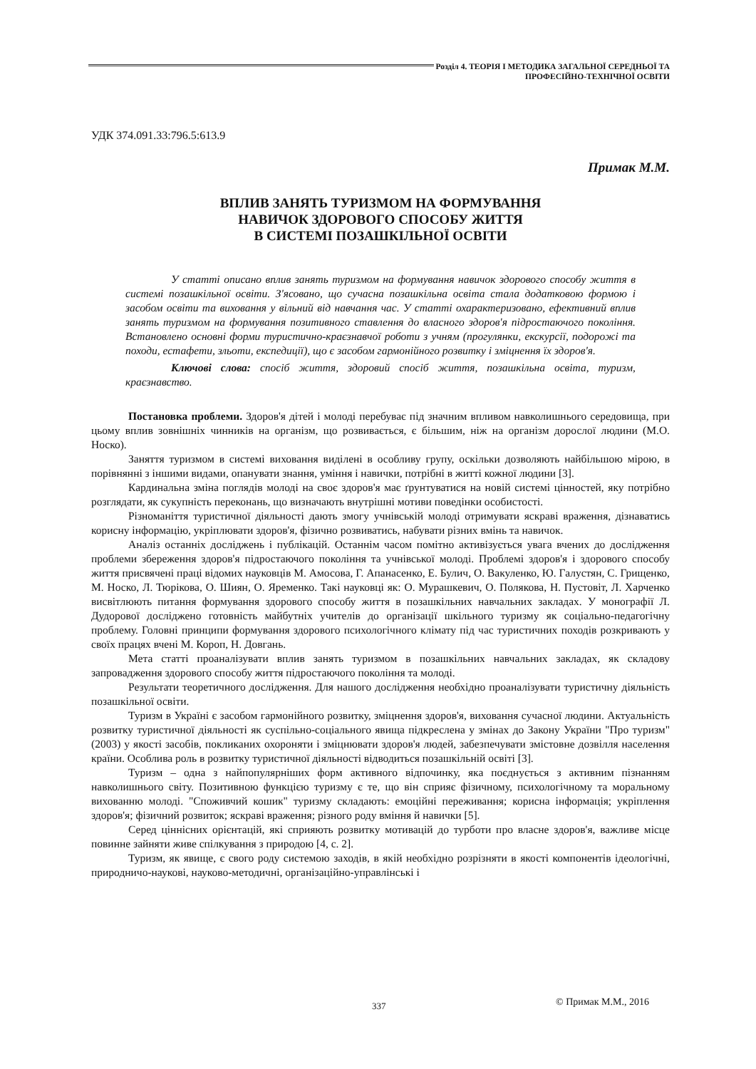Розділ 4. ТЕОРІЯ І МЕТОДИКА ЗАГАЛЬНОЇ СЕРЕДНЬОЇ ТА
ПРОФЕСІЙНО-ТЕХНІЧНОЇ ОСВІТИ
УДК 374.091.33:796.5:613.9
Примак М.М.
ВПЛИВ ЗАНЯТЬ ТУРИЗМОМ НА ФОРМУВАННЯ
НАВИЧОК ЗДОРОВОГО СПОСОБУ ЖИТТЯ
В СИСТЕМІ ПОЗАШКІЛЬНОЇ ОСВІТИ
У статті описано вплив занять туризмом на формування навичок здорового способу життя в системі позашкільної освіти. З'ясовано, що сучасна позашкільна освіта стала додатковою формою і засобом освіти та виховання у вільний від навчання час. У статті охарактеризовано, ефективний вплив занять туризмом на формування позитивного ставлення до власного здоров'я підростаючого покоління. Встановлено основні форми туристично-краєзнавчої роботи з учням (прогулянки, екскурсії, подорожі та походи, естафети, зльоти, експедиції), що є засобом гармонійного розвитку і зміцнення їх здоров'я.
Ключові слова: спосіб життя, здоровий спосіб життя, позашкільна освіта, туризм, краєзнавство.
Постановка проблеми. Здоров'я дітей і молоді перебуває під значним впливом навколишнього середовища, при цьому вплив зовнішніх чинників на організм, що розвивається, є більшим, ніж на організм дорослої людини (М.О. Носко).
Заняття туризмом в системі виховання виділені в особливу групу, оскільки дозволяють найбільшою мірою, в порівнянні з іншими видами, опанувати знання, уміння і навички, потрібні в житті кожної людини [3].
Кардинальна зміна поглядів молоді на своє здоров'я має ґрунтуватися на новій системі цінностей, яку потрібно розглядати, як сукупність переконань, що визначають внутрішні мотиви поведінки особистості.
Різноманіття туристичної діяльності дають змогу учнівській молоді отримувати яскраві враження, дізнаватись корисну інформацію, укріплювати здоров'я, фізично розвиватись, набувати різних вмінь та навичок.
Аналіз останніх досліджень і публікацій. Останнім часом помітно активізується увага вчених до дослідження проблеми збереження здоров'я підростаючого покоління та учнівської молоді. Проблемі здоров'я і здорового способу життя присвячені праці відомих науковців М. Амосова, Г. Апанасенко, Е. Булич, О. Вакуленко, Ю. Галустян, С. Грищенко, М. Носко, Л. Тюрікова, О. Шиян, О. Яременко. Такі науковці як: О. Мурашкевич, О. Полякова, Н. Пустовіт, Л. Харченко висвітлюють питання формування здорового способу життя в позашкільних навчальних закладах. У монографії Л. Дудорової досліджено готовність майбутніх учителів до організації шкільного туризму як соціально-педагогічну проблему. Головні принципи формування здорового психологічного клімату під час туристичних походів розкривають у своїх працях вчені М. Короп, Н. Довгань.
Мета статті проаналізувати вплив занять туризмом в позашкільних навчальних закладах, як складову запровадження здорового способу життя підростаючого покоління та молоді.
Результати теоретичного дослідження. Для нашого дослідження необхідно проаналізувати туристичну діяльність позашкільної освіти.
Туризм в Україні є засобом гармонійного розвитку, зміцнення здоров'я, виховання сучасної людини. Актуальність розвитку туристичної діяльності як суспільно-соціального явища підкреслена у змінах до Закону України "Про туризм" (2003) у якості засобів, покликаних охороняти і зміцнювати здоров'я людей, забезпечувати змістовне дозвілля населення країни. Особлива роль в розвитку туристичної діяльності відводиться позашкільній освіті [3].
Туризм – одна з найпопулярніших форм активного відпочинку, яка поєднується з активним пізнанням навколишнього світу. Позитивною функцією туризму є те, що він сприяє фізичному, психологічному та моральному вихованню молоді. "Споживчий кошик" туризму складають: емоційні переживання; корисна інформація; укріплення здоров'я; фізичний розвиток; яскраві враження; різного роду вміння й навички [5].
Серед ціннісних орієнтацій, які сприяють розвитку мотивацій до турботи про власне здоров'я, важливе місце повинне зайняти живе спілкування з природою [4, с. 2].
Туризм, як явище, є свого роду системою заходів, в якій необхідно розрізняти в якості компонентів ідеологічні, природничо-наукові, науково-методичні, організаційно-управлінські і
337 © Примак М.М., 2016